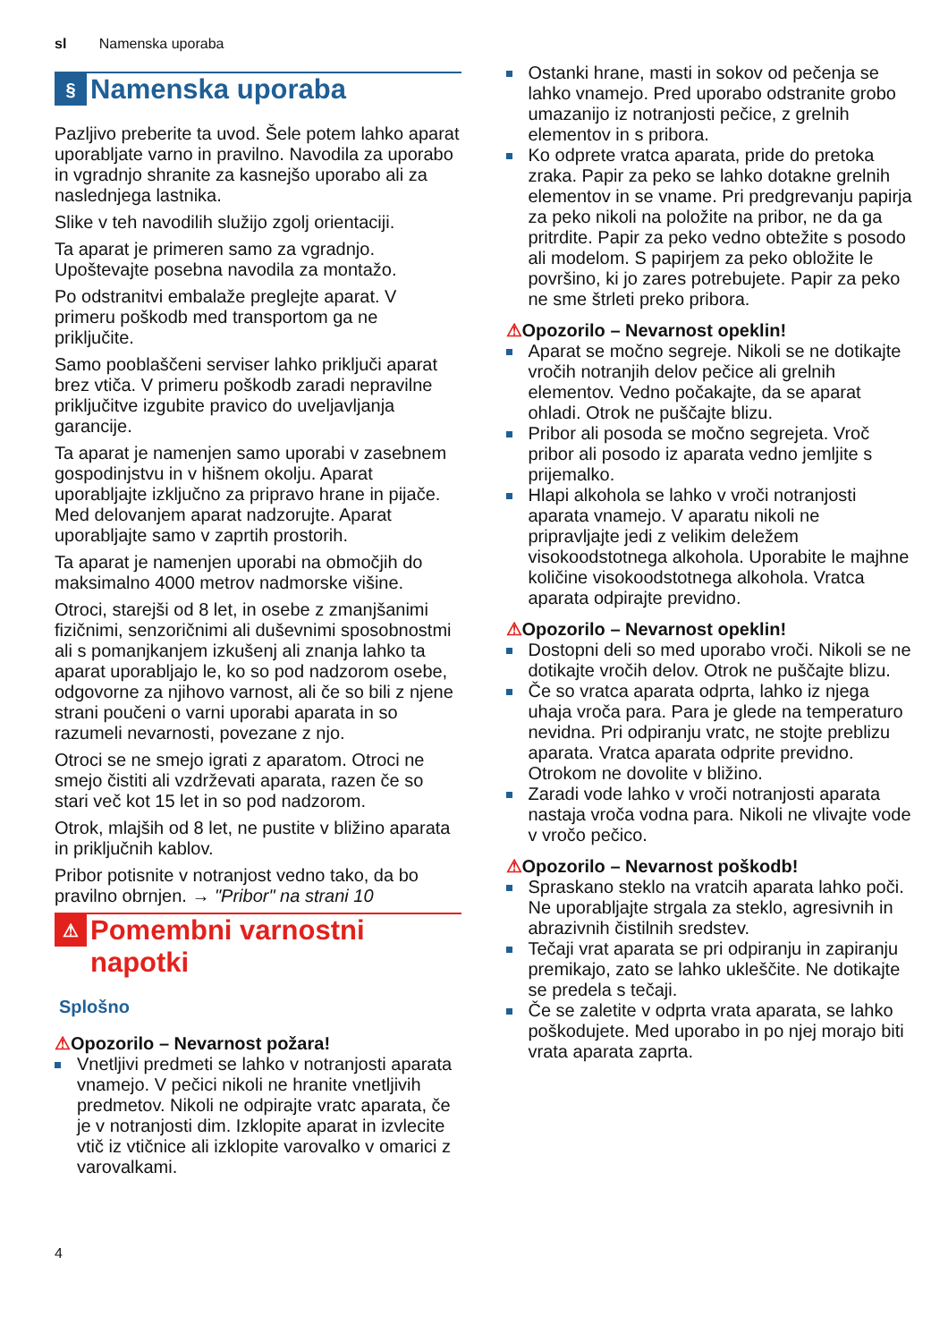sl Namenska uporaba
§ Namenska uporaba
Pazljivo preberite ta uvod. Šele potem lahko aparat uporabljate varno in pravilno. Navodila za uporabo in vgradnjo shranite za kasnejšo uporabo ali za naslednjega lastnika.
Slike v teh navodilih služijo zgolj orientaciji.
Ta aparat je primeren samo za vgradnjo. Upoštevajte posebna navodila za montažo.
Po odstranitvi embalaže preglejte aparat. V primeru poškodb med transportom ga ne priključite.
Samo pooblaščeni serviser lahko priključi aparat brez vtiča. V primeru poškodb zaradi nepravilne priključitve izgubite pravico do uveljavljanja garancije.
Ta aparat je namenjen samo uporabi v zasebnem gospodinjstvu in v hišnem okolju. Aparat uporabljajte izključno za pripravo hrane in pijače. Med delovanjem aparat nadzorujte. Aparat uporabljajte samo v zaprtih prostorih.
Ta aparat je namenjen uporabi na območjih do maksimalno 4000 metrov nadmorske višine.
Otroci, starejši od 8 let, in osebe z zmanjšanimi fizičnimi, senzoričnimi ali duševnimi sposobnostmi ali s pomanjkanjem izkušenj ali znanja lahko ta aparat uporabljajo le, ko so pod nadzorom osebe, odgovorne za njihovo varnost, ali če so bili z njene strani poučeni o varni uporabi aparata in so razumeli nevarnosti, povezane z njo.
Otroci se ne smejo igrati z aparatom. Otroci ne smejo čistiti ali vzdrževati aparata, razen če so stari več kot 15 let in so pod nadzorom.
Otrok, mlajših od 8 let, ne pustite v bližino aparata in priključnih kablov.
Pribor potisnite v notranjost vedno tako, da bo pravilno obrnjen. → "Pribor" na strani 10
⚠ Pomembni varnostni napotki
Splošno
⚠Opozorilo – Nevarnost požara!
Vnetljivi predmeti se lahko v notranjosti aparata vnamejo. V pečici nikoli ne hranite vnetljivih predmetov. Nikoli ne odpirajte vratc aparata, če je v notranjosti dim. Izklopite aparat in izvlecite vtič iz vtičnice ali izklopite varovalko v omarici z varovalkami.
Ostanki hrane, masti in sokov od pečenja se lahko vnamejo. Pred uporabo odstranite grobo umazanijo iz notranjosti pečice, z grelnih elementov in s pribora.
Ko odprete vratca aparata, pride do pretoka zraka. Papir za peko se lahko dotakne grelnih elementov in se vname. Pri predgrevanju papirja za peko nikoli na položite na pribor, ne da ga pritrdite. Papir za peko vedno obtežite s posodo ali modelom. S papirjem za peko obložite le površino, ki jo zares potrebujete. Papir za peko ne sme štrleti preko pribora.
⚠Opozorilo – Nevarnost opeklin!
Aparat se močno segreje. Nikoli se ne dotikajte vročih notranjih delov pečice ali grelnih elementov. Vedno počakajte, da se aparat ohladi. Otrok ne puščajte blizu.
Pribor ali posoda se močno segrejeta. Vroč pribor ali posodo iz aparata vedno jemljite s prijemalko.
Hlapi alkohola se lahko v vroči notranjosti aparata vnamejo. V aparatu nikoli ne pripravljajte jedi z velikim deležem visokoodstotnega alkohola. Uporabite le majhne količine visokoodstotnega alkohola. Vratca aparata odpirajte previdno.
⚠Opozorilo – Nevarnost opeklin!
Dostopni deli so med uporabo vroči. Nikoli se ne dotikajte vročih delov. Otrok ne puščajte blizu.
Če so vratca aparata odprta, lahko iz njega uhaja vroča para. Para je glede na temperaturo nevidna. Pri odpiranju vratc, ne stojte preblizu aparata. Vratca aparata odprite previdno. Otrokom ne dovolite v bližino.
Zaradi vode lahko v vroči notranjosti aparata nastaja vroča vodna para. Nikoli ne vlivajte vode v vročo pečico.
⚠Opozorilo – Nevarnost poškodb!
Spraskano steklo na vratcih aparata lahko poči. Ne uporabljajte strgala za steklo, agresivnih in abrazivnih čistilnih sredstev.
Tečaji vrat aparata se pri odpiranju in zapiranju premikajo, zato se lahko ukleščite. Ne dotikajte se predela s tečaji.
Če se zaletite v odprta vrata aparata, se lahko poškodujete. Med uporabo in po njej morajo biti vrata aparata zaprta.
4